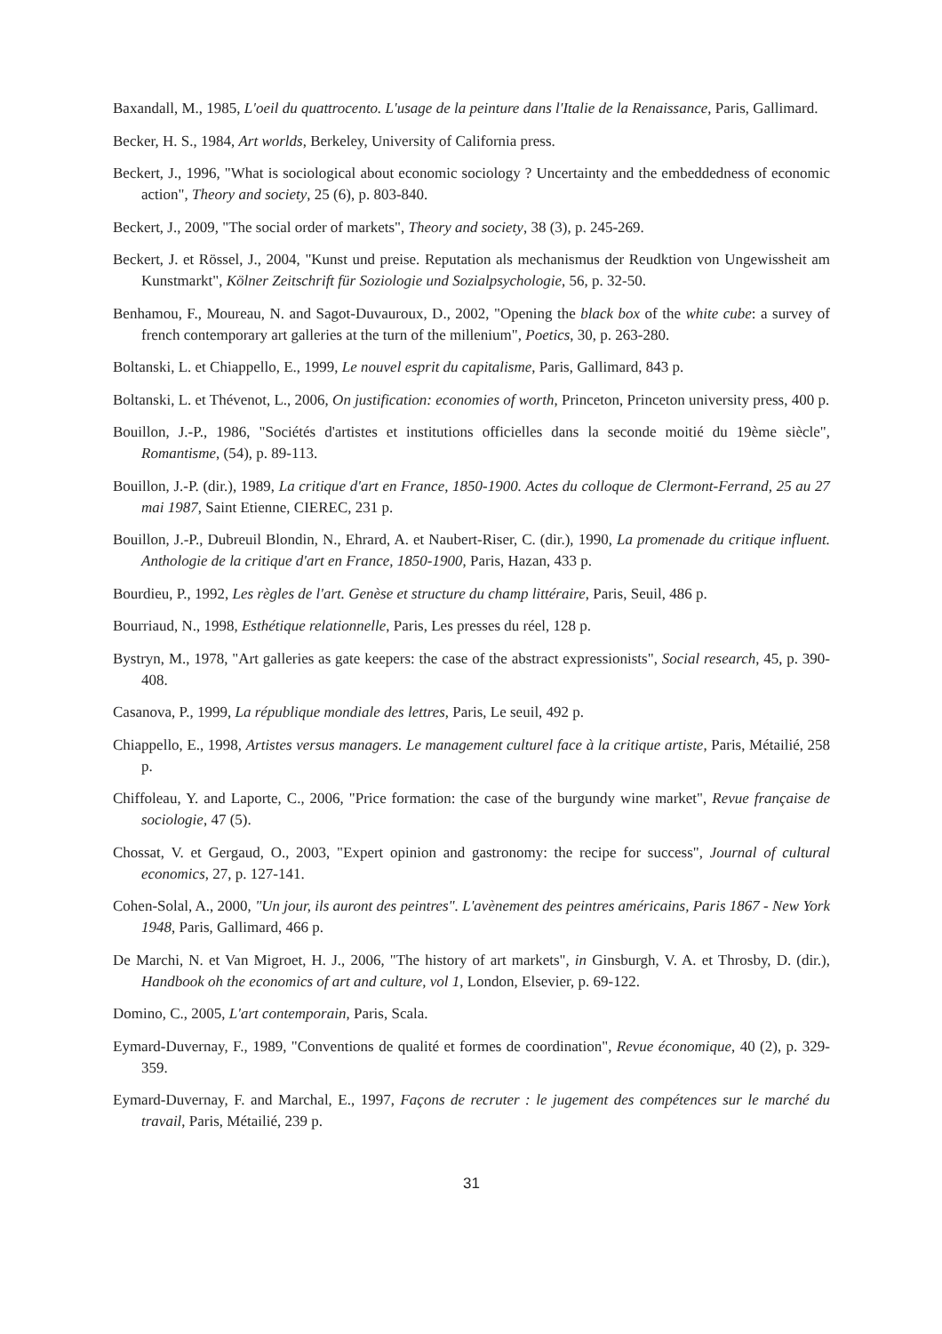Baxandall, M., 1985, L'oeil du quattrocento. L'usage de la peinture dans l'Italie de la Renaissance, Paris, Gallimard.
Becker, H. S., 1984, Art worlds, Berkeley, University of California press.
Beckert, J., 1996, "What is sociological about economic sociology ? Uncertainty and the embeddedness of economic action", Theory and society, 25 (6), p. 803-840.
Beckert, J., 2009, "The social order of markets", Theory and society, 38 (3), p. 245-269.
Beckert, J. et Rössel, J., 2004, "Kunst und preise. Reputation als mechanismus der Reudktion von Ungewissheit am Kunstmarkt", Kölner Zeitschrift für Soziologie und Sozialpsychologie, 56, p. 32-50.
Benhamou, F., Moureau, N. and Sagot-Duvauroux, D., 2002, "Opening the black box of the white cube: a survey of french contemporary art galleries at the turn of the millenium", Poetics, 30, p. 263-280.
Boltanski, L. et Chiappello, E., 1999, Le nouvel esprit du capitalisme, Paris, Gallimard, 843 p.
Boltanski, L. et Thévenot, L., 2006, On justification: economies of worth, Princeton, Princeton university press, 400 p.
Bouillon, J.-P., 1986, "Sociétés d'artistes et institutions officielles dans la seconde moitié du 19ème siècle", Romantisme, (54), p. 89-113.
Bouillon, J.-P. (dir.), 1989, La critique d'art en France, 1850-1900. Actes du colloque de Clermont-Ferrand, 25 au 27 mai 1987, Saint Etienne, CIEREC, 231 p.
Bouillon, J.-P., Dubreuil Blondin, N., Ehrard, A. et Naubert-Riser, C. (dir.), 1990, La promenade du critique influent. Anthologie de la critique d'art en France, 1850-1900, Paris, Hazan, 433 p.
Bourdieu, P., 1992, Les règles de l'art. Genèse et structure du champ littéraire, Paris, Seuil, 486 p.
Bourriaud, N., 1998, Esthétique relationnelle, Paris, Les presses du réel, 128 p.
Bystryn, M., 1978, "Art galleries as gate keepers: the case of the abstract expressionists", Social research, 45, p. 390-408.
Casanova, P., 1999, La république mondiale des lettres, Paris, Le seuil, 492 p.
Chiappello, E., 1998, Artistes versus managers. Le management culturel face à la critique artiste, Paris, Métailié, 258 p.
Chiffoleau, Y. and Laporte, C., 2006, "Price formation: the case of the burgundy wine market", Revue française de sociologie, 47 (5).
Chossat, V. et Gergaud, O., 2003, "Expert opinion and gastronomy: the recipe for success", Journal of cultural economics, 27, p. 127-141.
Cohen-Solal, A., 2000, "Un jour, ils auront des peintres". L'avènement des peintres américains, Paris 1867 - New York 1948, Paris, Gallimard, 466 p.
De Marchi, N. et Van Migroet, H. J., 2006, "The history of art markets", in Ginsburgh, V. A. et Throsby, D. (dir.), Handbook oh the economics of art and culture, vol 1, London, Elsevier, p. 69-122.
Domino, C., 2005, L'art contemporain, Paris, Scala.
Eymard-Duvernay, F., 1989, "Conventions de qualité et formes de coordination", Revue économique, 40 (2), p. 329-359.
Eymard-Duvernay, F. and Marchal, E., 1997, Façons de recruter : le jugement des compétences sur le marché du travail, Paris, Métailié, 239 p.
31